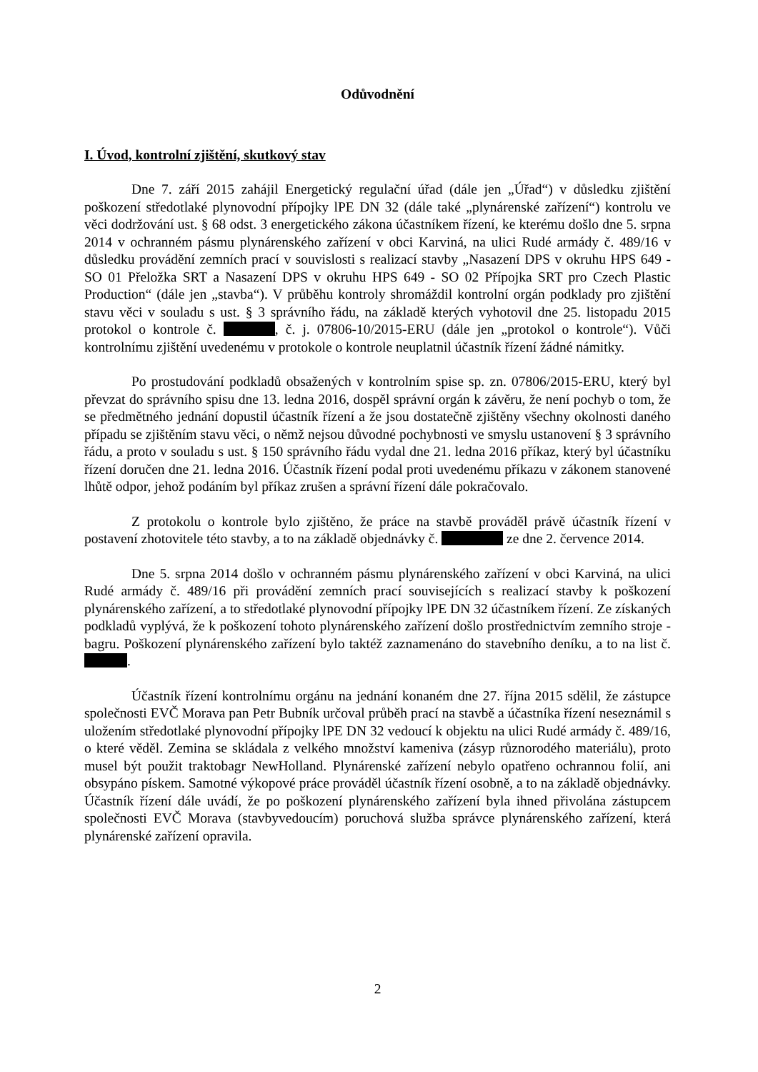Odůvodnění
I. Úvod, kontrolní zjištění, skutkový stav
Dne 7. září 2015 zahájil Energetický regulační úřad (dále jen „Úřad“) v důsledku zjištění poškození středotlaké plynovodní přípojky lPE DN 32 (dále také „plynárenské zařízení“) kontrolu ve věci dodržování ust. § 68 odst. 3 energetického zákona účastníkem řízení, ke kterému došlo dne 5. srpna 2014 v ochranném pásmu plynárenského zařízení v obci Karviná, na ulici Rudé armády č. 489/16 v důsledku provádění zemních prací v souvislosti s realizací stavby „Nasazení DPS v okruhu HPS 649 - SO 01 Přeložka SRT a Nasazení DPS v okruhu HPS 649 - SO 02 Přípojka SRT pro Czech Plastic Production“ (dále jen „stavba“). V průběhu kontroly shromáždil kontrolní orgán podklady pro zjištění stavu věci v souladu s ust. § 3 správního řádu, na základě kterých vyhotovil dne 25. listopadu 2015 protokol o kontrole č. , č. j. 07806-10/2015-ERU (dále jen „protokol o kontrole“). Vůči kontrolnímu zjištění uvedenému v protokole o kontrole neuplatnil účastník řízení žádné námitky.
Po prostudování podkladů obsažených v kontrolním spise sp. zn. 07806/2015-ERU, který byl převzat do správního spisu dne 13. ledna 2016, dospěl správní orgán k závěru, že není pochyb o tom, že se předmětného jednání dopustil účastník řízení a že jsou dostatečně zjištěny všechny okolnosti daného případu se zjištěním stavu věci, o němž nejsou důvodné pochybnosti ve smyslu ustanovení § 3 správního řádu, a proto v souladu s ust. § 150 správního řádu vydal dne 21. ledna 2016 příkaz, který byl účastníku řízení doručen dne 21. ledna 2016. Účastník řízení podal proti uvedenému příkazu v zákonem stanovené lhůtě odpor, jehož podáním byl příkaz zrušen a správní řízení dále pokračovalo.
Z protokolu o kontrole bylo zjištěno, že práce na stavbě prováděl právě účastník řízení v postavení zhotovitele této stavby, a to na základě objednávky č. ze dne 2. července 2014.
Dne 5. srpna 2014 došlo v ochranném pásmu plynárenského zařízení v obci Karviná, na ulici Rudé armády č. 489/16 při provádění zemních prací souvisejících s realizací stavby k poškození plynárenského zařízení, a to středotlaké plynovodní přípojky lPE DN 32 účastníkem řízení. Ze získaných podkladů vyplývá, že k poškození tohoto plynárenského zařízení došlo prostřednictvím zemního stroje - bagru. Poškození plynárenského zařízení bylo taktéž zaznamenáno do stavebního deníku, a to na list č. .
Účastník řízení kontrolnímu orgánu na jednání konaném dne 27. října 2015 sdělil, že zástupce společnosti EVČ Morava pan Petr Bubník určoval průběh prací na stavbě a účastníka řízení neseznámil s uložením středotlaké plynovodní přípojky lPE DN 32 vedoucí k objektu na ulici Rudé armády č. 489/16, o které věděl. Zemina se skládala z velkého množství kameniva (zásyp různorodého materiálu), proto musel být použit traktobagr NewHolland. Plynárenské zařízení nebylo opatřeno ochrannou folií, ani obsypáno pískem. Samotné výkopové práce prováděl účastník řízení osobně, a to na základě objednávky. Účastník řízení dále uvádí, že po poškození plynárenského zařízení byla ihned přivolána zástupcem společnosti EVČ Morava (stavbyvedoucím) poruchová služba správce plynárenského zařízení, která plynárenské zařízení opravila.
2